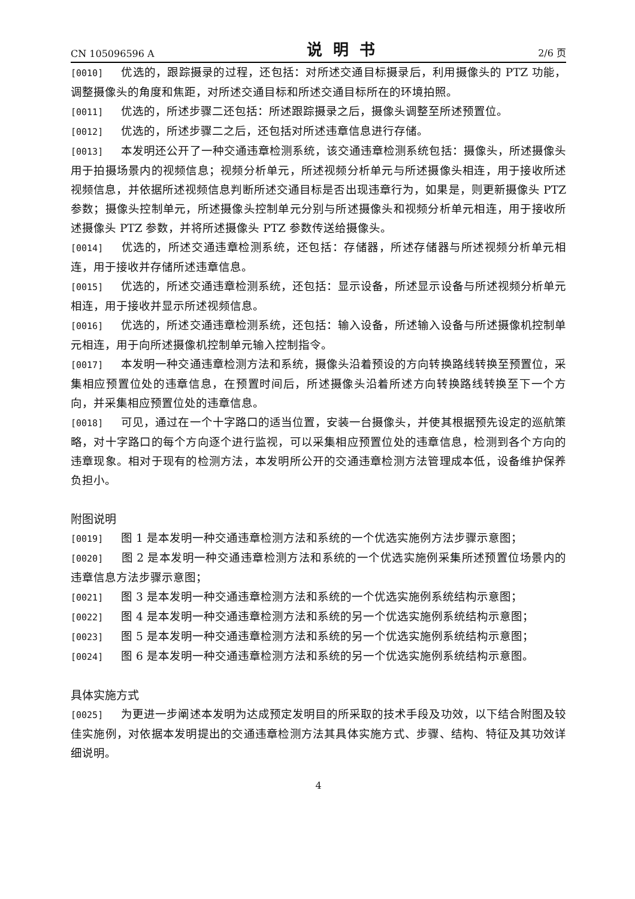CN 105096596 A
说明书
2/6 页
[0010] 优选的，跟踪摄录的过程，还包括：对所述交通目标摄录后，利用摄像头的 PTZ 功能，调整摄像头的角度和焦距，对所述交通目标和所述交通目标所在的环境拍照。
[0011] 优选的，所述步骤二还包括：所述跟踪摄录之后，摄像头调整至所述预置位。
[0012] 优选的，所述步骤二之后，还包括对所述违章信息进行存储。
[0013] 本发明还公开了一种交通违章检测系统，该交通违章检测系统包括：摄像头，所述摄像头用于拍摄场景内的视频信息；视频分析单元，所述视频分析单元与所述摄像头相连，用于接收所述视频信息，并依据所述视频信息判断所述交通目标是否出现违章行为，如果是，则更新摄像头 PTZ 参数；摄像头控制单元，所述摄像头控制单元分别与所述摄像头和视频分析单元相连，用于接收所述摄像头 PTZ 参数，并将所述摄像头 PTZ 参数传送给摄像头。
[0014] 优选的，所述交通违章检测系统，还包括：存储器，所述存储器与所述视频分析单元相连，用于接收并存储所述违章信息。
[0015] 优选的，所述交通违章检测系统，还包括：显示设备，所述显示设备与所述视频分析单元相连，用于接收并显示所述视频信息。
[0016] 优选的，所述交通违章检测系统，还包括：输入设备，所述输入设备与所述摄像机控制单元相连，用于向所述摄像机控制单元输入控制指令。
[0017] 本发明一种交通违章检测方法和系统，摄像头沿着预设的方向转换路线转换至预置位，采集相应预置位处的违章信息，在预置时间后，所述摄像头沿着所述方向转换路线转换至下一个方向，并采集相应预置位处的违章信息。
[0018] 可见，通过在一个十字路口的适当位置，安装一台摄像头，并使其根据预先设定的巡航策略，对十字路口的每个方向逐个进行监视，可以采集相应预置位处的违章信息，检测到各个方向的违章现象。相对于现有的检测方法，本发明所公开的交通违章检测方法管理成本低，设备维护保养负担小。
附图说明
[0019] 图 1 是本发明一种交通违章检测方法和系统的一个优选实施例方法步骤示意图；
[0020] 图 2 是本发明一种交通违章检测方法和系统的一个优选实施例采集所述预置位场景内的违章信息方法步骤示意图；
[0021] 图 3 是本发明一种交通违章检测方法和系统的一个优选实施例系统结构示意图；
[0022] 图 4 是本发明一种交通违章检测方法和系统的另一个优选实施例系统结构示意图；
[0023] 图 5 是本发明一种交通违章检测方法和系统的另一个优选实施例系统结构示意图；
[0024] 图 6 是本发明一种交通违章检测方法和系统的另一个优选实施例系统结构示意图。
具体实施方式
[0025] 为更进一步阐述本发明为达成预定发明目的所采取的技术手段及功效，以下结合附图及较佳实施例，对依据本发明提出的交通违章检测方法其具体实施方式、步骤、结构、特征及其功效详细说明。
4